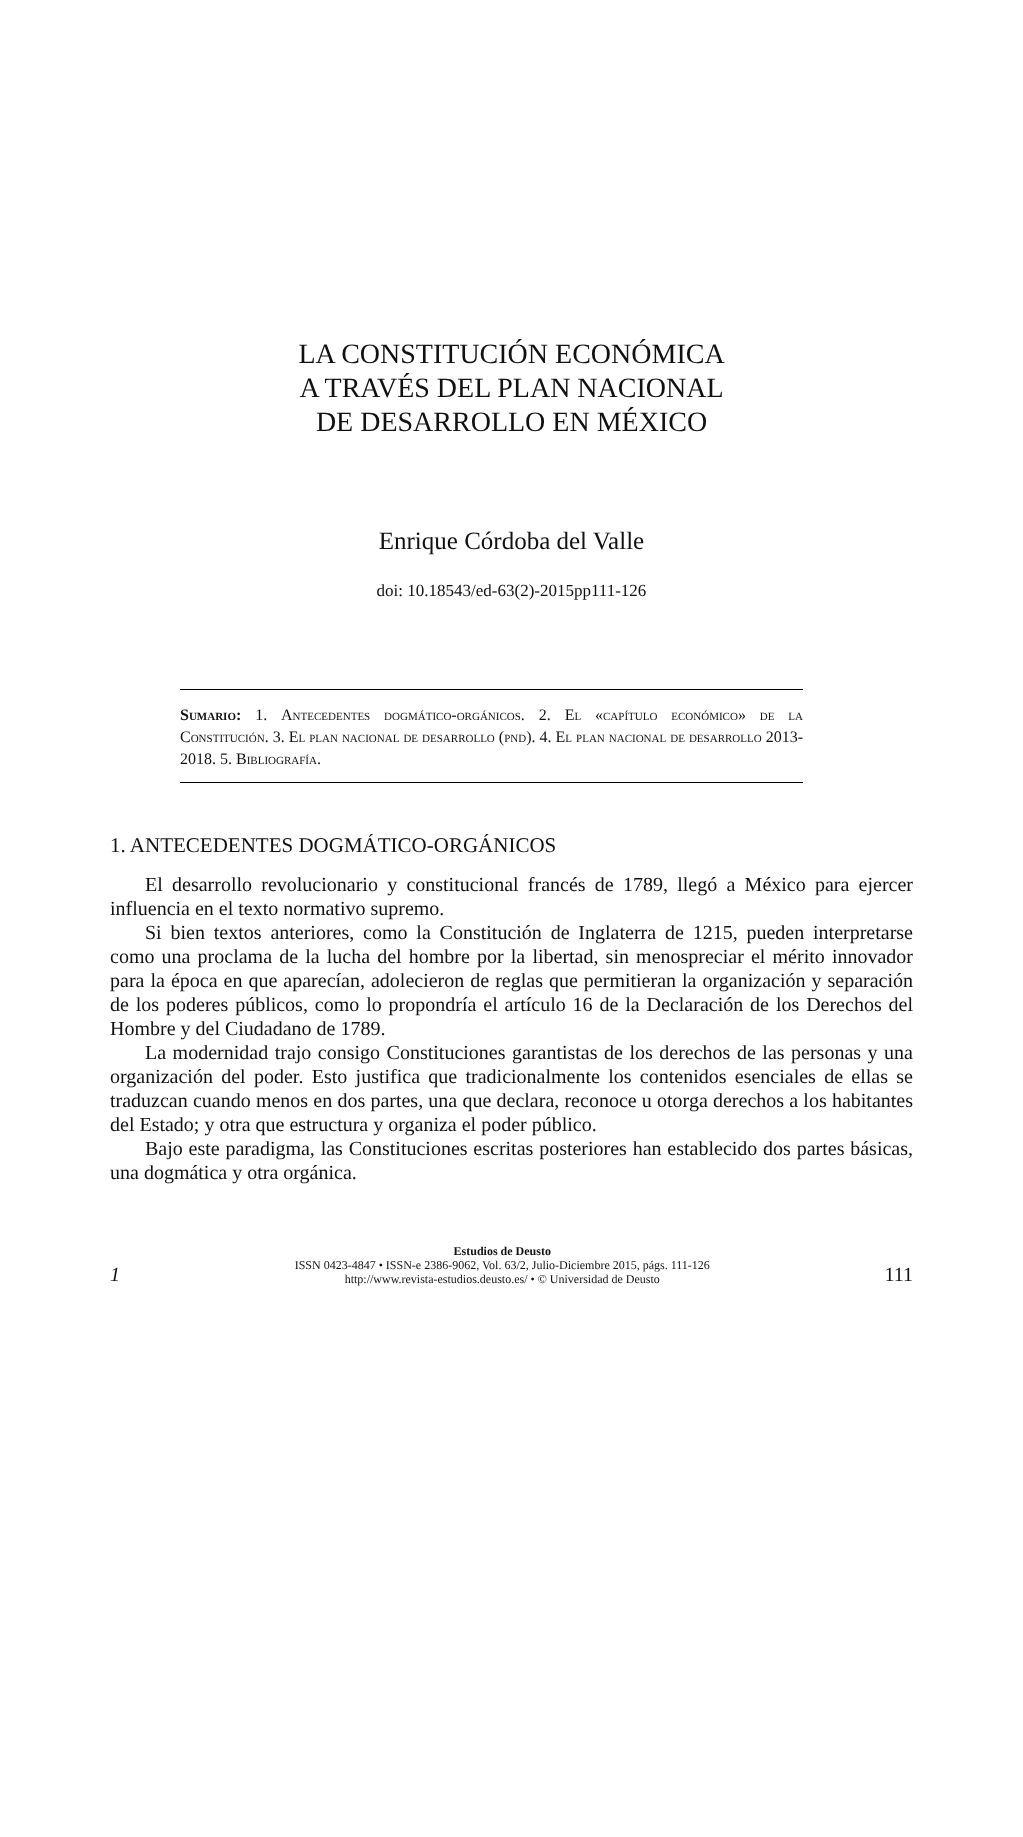LA CONSTITUCIÓN ECONÓMICA
A TRAVÉS DEL PLAN NACIONAL
DE DESARROLLO EN MÉXICO
Enrique Córdoba del Valle
doi: 10.18543/ed-63(2)-2015pp111-126
Sumario: 1. Antecedentes dogmático-orgánicos. 2. El «capítulo económico» de la Constitución. 3. El plan nacional de desarrollo (pnd). 4. El plan nacional de desarrollo 2013-2018. 5. Bibliografía.
1. ANTECEDENTES DOGMÁTICO-ORGÁNICOS
El desarrollo revolucionario y constitucional francés de 1789, llegó a México para ejercer influencia en el texto normativo supremo.
Si bien textos anteriores, como la Constitución de Inglaterra de 1215, pueden interpretarse como una proclama de la lucha del hombre por la libertad, sin menospreciar el mérito innovador para la época en que aparecían, adolecieron de reglas que permitieran la organización y separación de los poderes públicos, como lo propondría el artículo 16 de la Declaración de los Derechos del Hombre y del Ciudadano de 1789.
La modernidad trajo consigo Constituciones garantistas de los derechos de las personas y una organización del poder. Esto justifica que tradicionalmente los contenidos esenciales de ellas se traduzcan cuando menos en dos partes, una que declara, reconoce u otorga derechos a los habitantes del Estado; y otra que estructura y organiza el poder público.
Bajo este paradigma, las Constituciones escritas posteriores han establecido dos partes básicas, una dogmática y otra orgánica.
1
Estudios de Deusto
ISSN 0423-4847 • ISSN-e 2386-9062, Vol. 63/2, Julio-Diciembre 2015, págs. 111-126
http://www.revista-estudios.deusto.es/ • © Universidad de Deusto
111